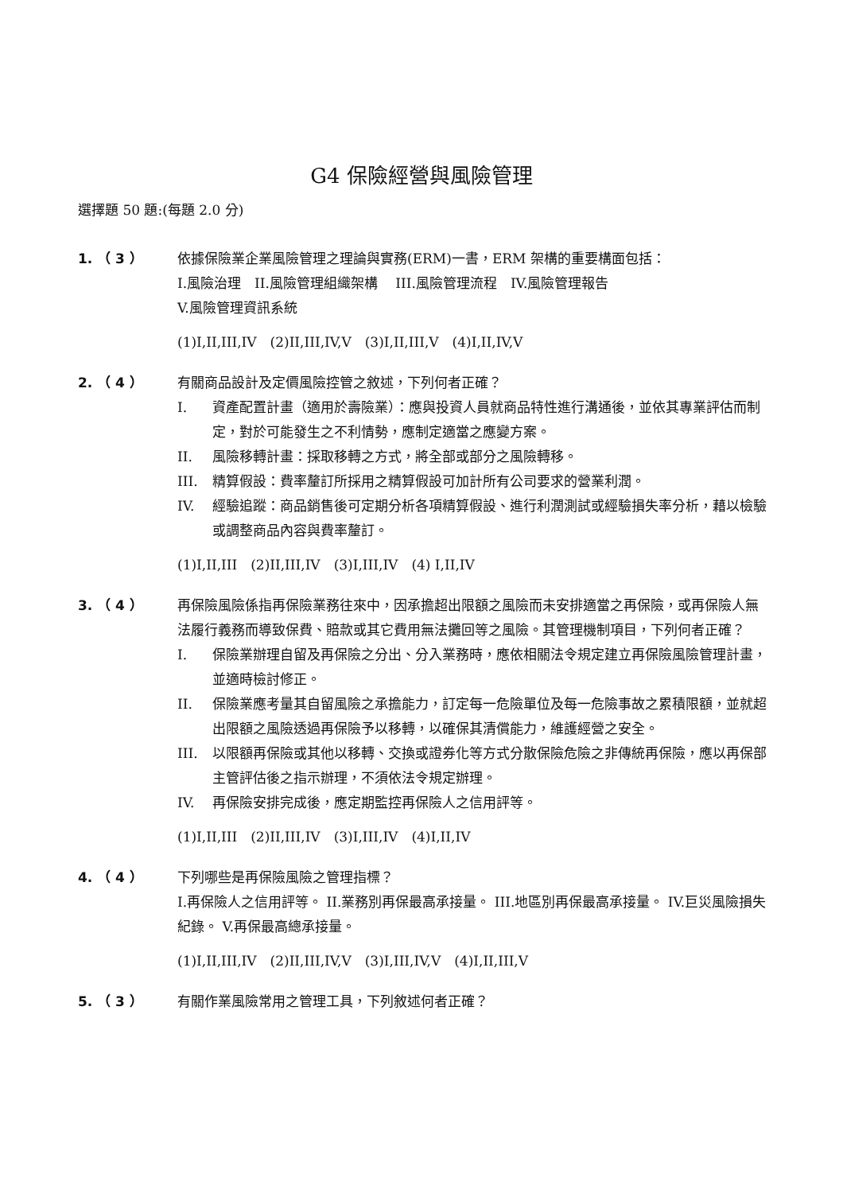G4 保險經營與風險管理
選擇題 50 題:(每題 2.0 分)
1. （ 3 ） 依據保險業企業風險管理之理論與實務(ERM)一書，ERM 架構的重要構面包括：
I.風險治理　II.風險管理組織架構　 III.風險管理流程　IV.風險管理報告
V.風險管理資訊系統
(1)I,II,III,IV　(2)II,III,IV,V　(3)I,II,III,V　(4)I,II,IV,V
2. （ 4 ） 有關商品設計及定價風險控管之敘述，下列何者正確？
I. 資產配置計畫（適用於壽險業）：應與投資人員就商品特性進行溝通後，並依其專業評估而制定，對於可能發生之不利情勢，應制定適當之應變方案。
II. 風險移轉計畫：採取移轉之方式，將全部或部分之風險轉移。
III. 精算假設：費率釐訂所採用之精算假設可加計所有公司要求的營業利潤。
IV. 經驗追蹤：商品銷售後可定期分析各項精算假設、進行利潤測試或經驗損失率分析，藉以檢驗或調整商品內容與費率釐訂。
(1)I,II,III　(2)II,III,IV　(3)I,III,IV　(4) I,II,IV
3. （ 4 ） 再保險風險係指再保險業務往來中，因承擔超出限額之風險而未安排適當之再保險，或再保險人無法履行義務而導致保費、賠款或其它費用無法攤回等之風險。其管理機制項目，下列何者正確？
I. 保險業辦理自留及再保險之分出、分入業務時，應依相關法令規定建立再保險風險管理計畫，並適時檢討修正。
II. 保險業應考量其自留風險之承擔能力，訂定每一危險單位及每一危險事故之累積限額，並就超出限額之風險透過再保險予以移轉，以確保其清償能力，維護經營之安全。
III. 以限額再保險或其他以移轉、交換或證券化等方式分散保險危險之非傳統再保險，應以再保部主管評估後之指示辦理，不須依法令規定辦理。
IV. 再保險安排完成後，應定期監控再保險人之信用評等。
(1)I,II,III　(2)II,III,IV　(3)I,III,IV　(4)I,II,IV
4. （ 4 ） 下列哪些是再保險風險之管理指標？
I.再保險人之信用評等。 II.業務別再保最高承接量。 III.地區別再保最高承接量。 IV.巨災風險損失紀錄。 V.再保最高總承接量。
(1)I,II,III,IV　(2)II,III,IV,V　(3)I,III,IV,V　(4)I,II,III,V
5. （ 3 ） 有關作業風險常用之管理工具，下列敘述何者正確？